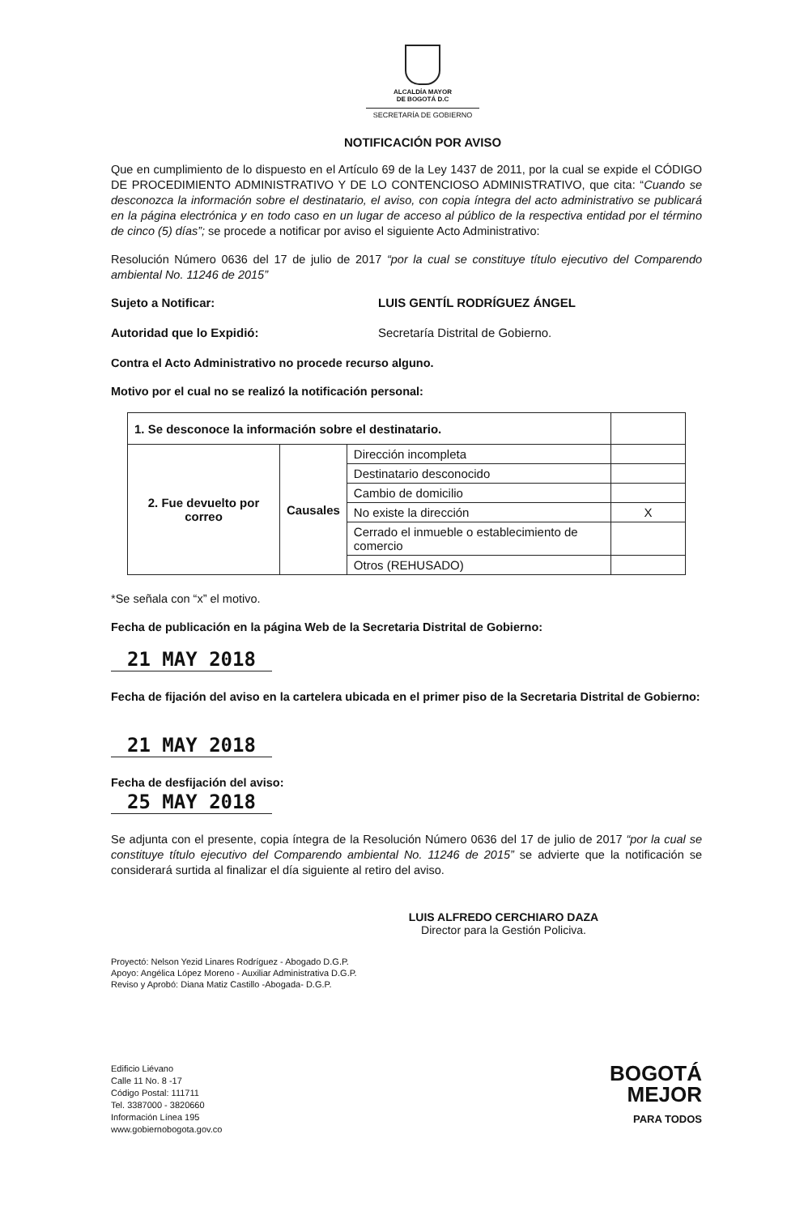ALCALDÍA MAYOR
DE BOGOTÁ D.C
SECRETARÍA DE GOBIERNO
NOTIFICACIÓN POR AVISO
Que en cumplimiento de lo dispuesto en el Artículo 69 de la Ley 1437 de 2011, por la cual se expide el CÓDIGO DE PROCEDIMIENTO ADMINISTRATIVO Y DE LO CONTENCIOSO ADMINISTRATIVO, que cita: “Cuando se desconozca la información sobre el destinatario, el aviso, con copia íntegra del acto administrativo se publicará en la página electrónica y en todo caso en un lugar de acceso al público de la respectiva entidad por el término de cinco (5) días”; se procede a notificar por aviso el siguiente Acto Administrativo:
Resolución Número 0636 del 17 de julio de 2017 “por la cual se constituye título ejecutivo del Comparendo ambiental No. 11246 de 2015”
Sujeto a Notificar: LUIS GENTÍL RODRÍGUEZ ÁNGEL
Autoridad que lo Expidió: Secretaría Distrital de Gobierno.
Contra el Acto Administrativo no procede recurso alguno.
Motivo por el cual no se realizó la notificación personal:
| 1. Se desconoce la información sobre el destinatario. | | | |
| 2. Fue devuelto por correo | Causales | Dirección incompleta | |
| | | Destinatario desconocido | |
| | | Cambio de domicilio | |
| | | No existe la dirección | X |
| | | Cerrado el inmueble o establecimiento de comercio | |
| | | Otros (REHUSADO) | |
*Se señala con “x” el motivo.
Fecha de publicación en la página Web de la Secretaria Distrital de Gobierno:
21 MAY 2018
Fecha de fijación del aviso en la cartelera ubicada en el primer piso de la Secretaria Distrital de Gobierno:
21 MAY 2018
Fecha de desfijación del aviso:
25 MAY 2018
Se adjunta con el presente, copia íntegra de la Resolución Número 0636 del 17 de julio de 2017 “por la cual se constituye título ejecutivo del Comparendo ambiental No. 11246 de 2015” se advierte que la notificación se considerará surtida al finalizar el día siguiente al retiro del aviso.
LUIS ALFREDO CERCHIARO DAZA
Director para la Gestión Policiva.
Proyectó: Nelson Yezid Linares Rodríguez - Abogado D.G.P.
Apoyo: Angélica López Moreno - Auxiliar Administrativa D.G.P.
Reviso y Aprobó: Diana Matiz Castillo -Abogada- D.G.P.
Edificio Liévano
Calle 11 No. 8 -17
Código Postal: 111711
Tel. 3387000 - 3820660
Información Línea 195
www.gobiernobogota.gov.co
BOGOTÁ
MEJOR
PARA TODOS